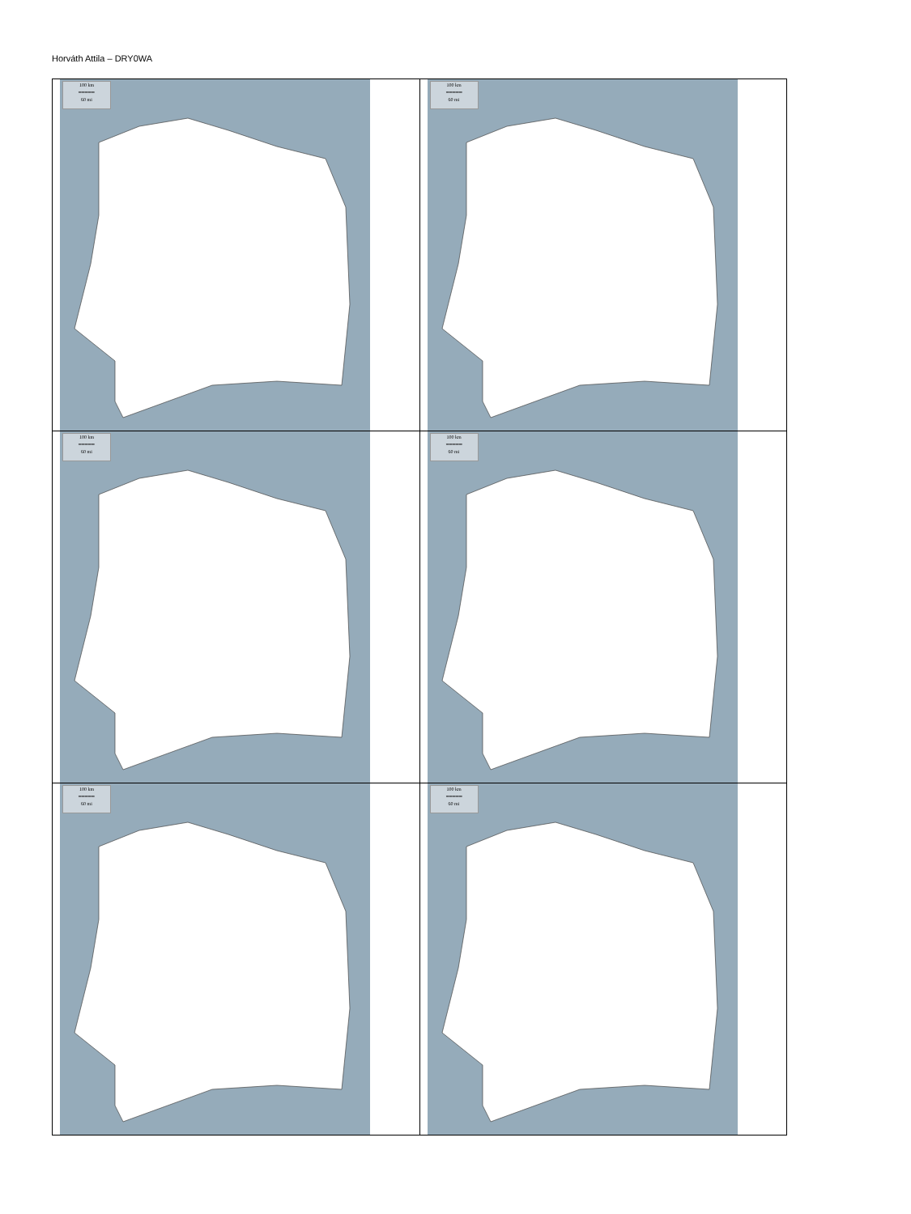Horváth Attila – DRY0WA
| 100 km ━━━━━ 60 mi | 100 km ━━━━━ 60 mi |
| 100 km ━━━━━ 60 mi | 100 km ━━━━━ 60 mi |
| 100 km ━━━━━ 60 mi | 100 km ━━━━━ 60 mi |